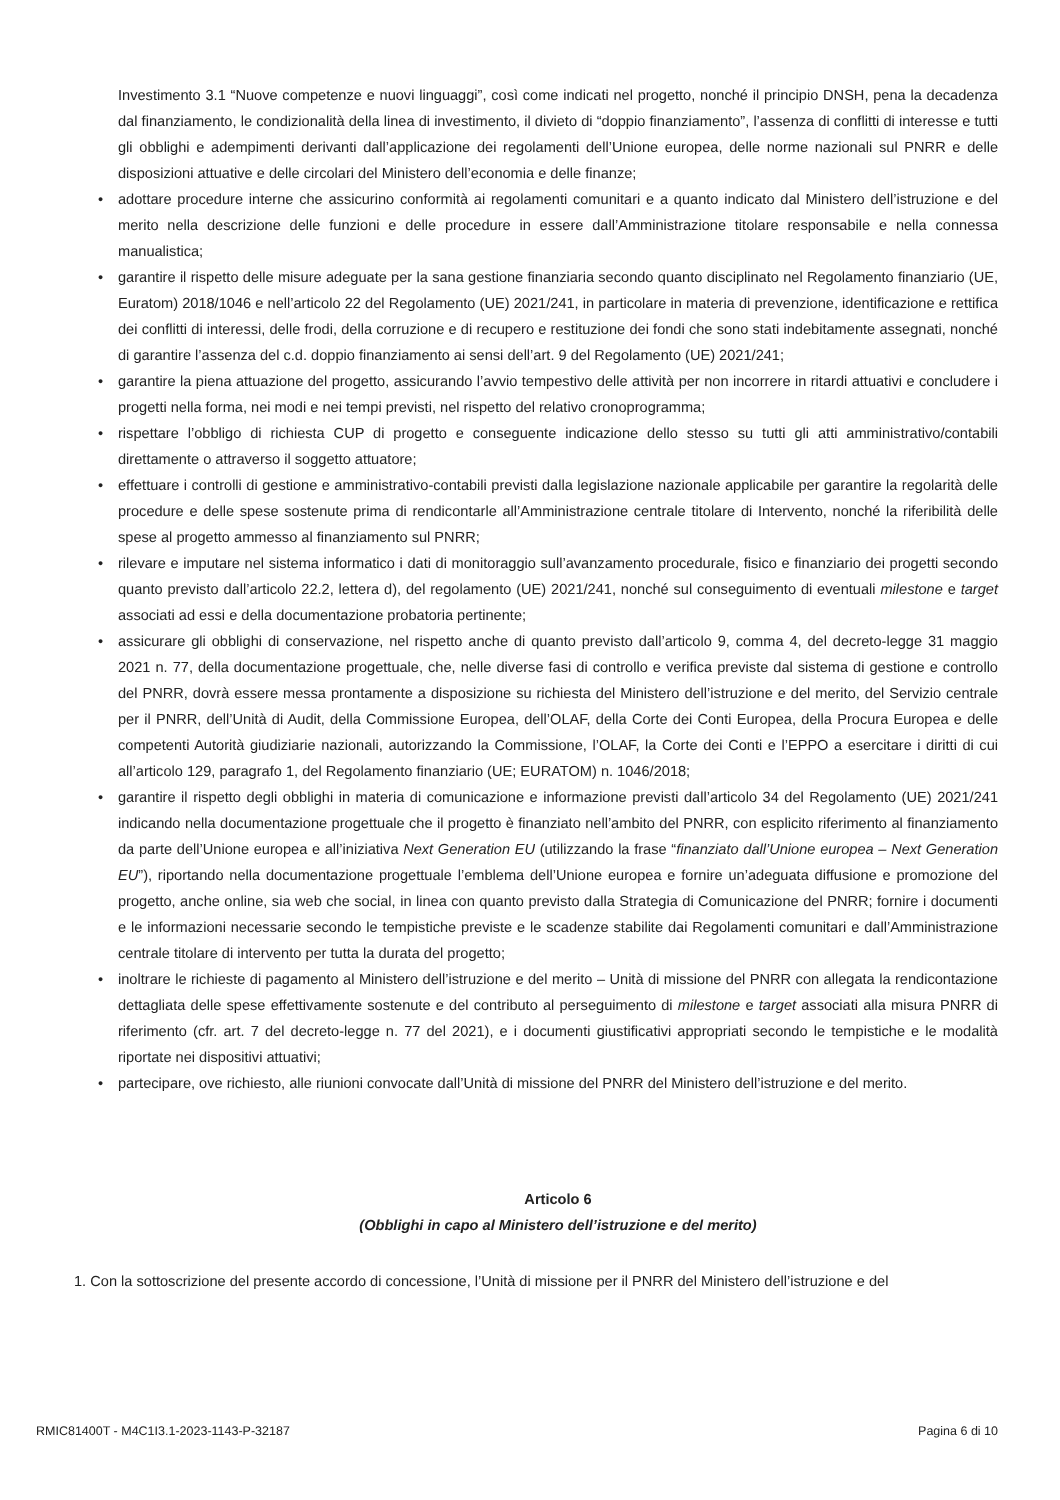Investimento 3.1 “Nuove competenze e nuovi linguaggi”, così come indicati nel progetto, nonché il principio DNSH, pena la decadenza dal finanziamento, le condizionalità della linea di investimento, il divieto di “doppio finanziamento”, l’assenza di conflitti di interesse e tutti gli obblighi e adempimenti derivanti dall’applicazione dei regolamenti dell’Unione europea, delle norme nazionali sul PNRR e delle disposizioni attuative e delle circolari del Ministero dell’economia e delle finanze;
• adottare procedure interne che assicurino conformità ai regolamenti comunitari e a quanto indicato dal Ministero dell’istruzione e del merito nella descrizione delle funzioni e delle procedure in essere dall’Amministrazione titolare responsabile e nella connessa manualistica;
• garantire il rispetto delle misure adeguate per la sana gestione finanziaria secondo quanto disciplinato nel Regolamento finanziario (UE, Euratom) 2018/1046 e nell’articolo 22 del Regolamento (UE) 2021/241, in particolare in materia di prevenzione, identificazione e rettifica dei conflitti di interessi, delle frodi, della corruzione e di recupero e restituzione dei fondi che sono stati indebitamente assegnati, nonché di garantire l’assenza del c.d. doppio finanziamento ai sensi dell’art. 9 del Regolamento (UE) 2021/241;
• garantire la piena attuazione del progetto, assicurando l’avvio tempestivo delle attività per non incorrere in ritardi attuativi e concludere i progetti nella forma, nei modi e nei tempi previsti, nel rispetto del relativo cronoprogramma;
• rispettare l’obbligo di richiesta CUP di progetto e conseguente indicazione dello stesso su tutti gli atti amministrativo/contabili direttamente o attraverso il soggetto attuatore;
• effettuare i controlli di gestione e amministrativo-contabili previsti dalla legislazione nazionale applicabile per garantire la regolarità delle procedure e delle spese sostenute prima di rendicontarle all’Amministrazione centrale titolare di Intervento, nonché la riferibilità delle spese al progetto ammesso al finanziamento sul PNRR;
• rilevare e imputare nel sistema informatico i dati di monitoraggio sull’avanzamento procedurale, fisico e finanziario dei progetti secondo quanto previsto dall’articolo 22.2, lettera d), del regolamento (UE) 2021/241, nonché sul conseguimento di eventuali milestone e target associati ad essi e della documentazione probatoria pertinente;
• assicurare gli obblighi di conservazione, nel rispetto anche di quanto previsto dall’articolo 9, comma 4, del decreto-legge 31 maggio 2021 n. 77, della documentazione progettuale, che, nelle diverse fasi di controllo e verifica previste dal sistema di gestione e controllo del PNRR, dovrà essere messa prontamente a disposizione su richiesta del Ministero dell’istruzione e del merito, del Servizio centrale per il PNRR, dell’Unità di Audit, della Commissione Europea, dell’OLAF, della Corte dei Conti Europea, della Procura Europea e delle competenti Autorità giudiziarie nazionali, autorizzando la Commissione, l’OLAF, la Corte dei Conti e l’EPPO a esercitare i diritti di cui all’articolo 129, paragrafo 1, del Regolamento finanziario (UE; EURATOM) n. 1046/2018;
• garantire il rispetto degli obblighi in materia di comunicazione e informazione previsti dall’articolo 34 del Regolamento (UE) 2021/241 indicando nella documentazione progettuale che il progetto è finanziato nell’ambito del PNRR, con esplicito riferimento al finanziamento da parte dell’Unione europea e all’iniziativa Next Generation EU (utilizzando la frase “finanziato dall’Unione europea – Next Generation EU”), riportando nella documentazione progettuale l’emblema dell’Unione europea e fornire un’adeguata diffusione e promozione del progetto, anche online, sia web che social, in linea con quanto previsto dalla Strategia di Comunicazione del PNRR; fornire i documenti e le informazioni necessarie secondo le tempistiche previste e le scadenze stabilite dai Regolamenti comunitari e dall’Amministrazione centrale titolare di intervento per tutta la durata del progetto;
• inoltrare le richieste di pagamento al Ministero dell’istruzione e del merito – Unità di missione del PNRR con allegata la rendicontazione dettagliata delle spese effettivamente sostenute e del contributo al perseguimento di milestone e target associati alla misura PNRR di riferimento (cfr. art. 7 del decreto-legge n. 77 del 2021), e i documenti giustificativi appropriati secondo le tempistiche e le modalità riportate nei dispositivi attuativi;
• partecipare, ove richiesto, alle riunioni convocate dall’Unità di missione del PNRR del Ministero dell’istruzione e del merito.
Articolo 6
(Obblighi in capo al Ministero dell’istruzione e del merito)
1. Con la sottoscrizione del presente accordo di concessione, l’Unità di missione per il PNRR del Ministero dell’istruzione e del
RMIC81400T - M4C1I3.1-2023-1143-P-32187 Pagina 6 di 10